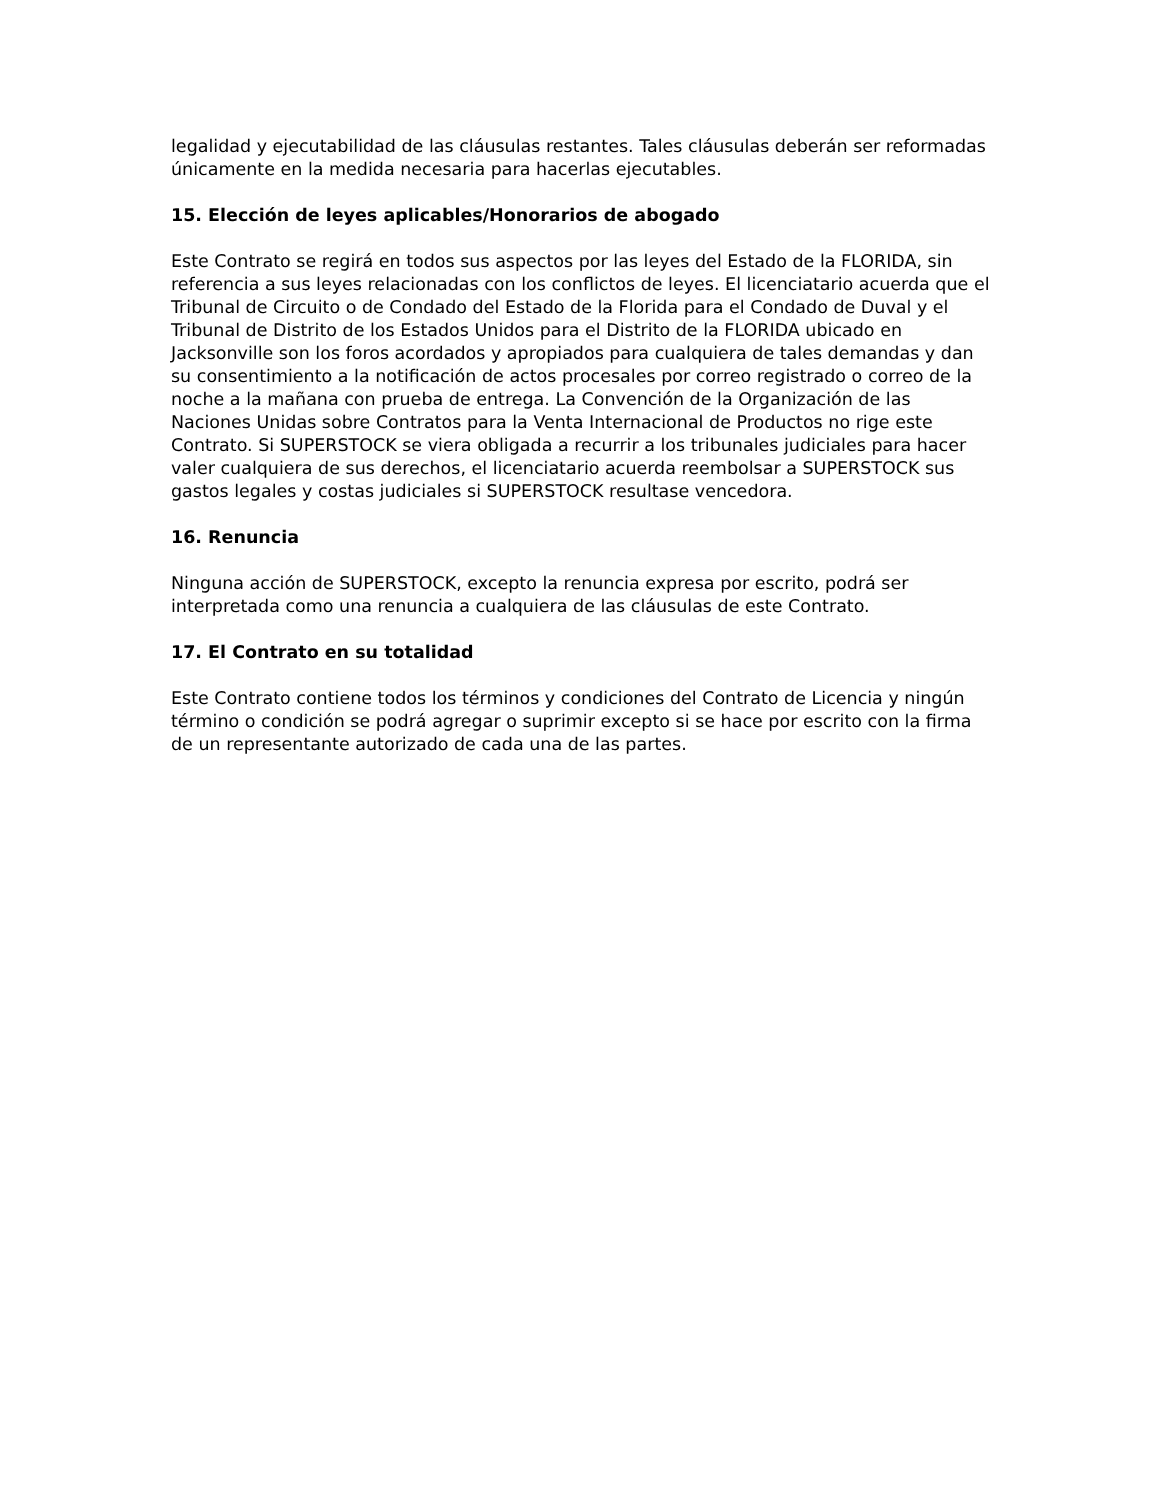legalidad y ejecutabilidad de las cláusulas restantes. Tales cláusulas deberán ser reformadas únicamente en la medida necesaria para hacerlas ejecutables.
15. Elección de leyes aplicables/Honorarios de abogado
Este Contrato se regirá en todos sus aspectos por las leyes del Estado de la FLORIDA, sin referencia a sus leyes relacionadas con los conflictos de leyes. El licenciatario acuerda que el Tribunal de Circuito o de Condado del Estado de la Florida para el Condado de Duval y el Tribunal de Distrito de los Estados Unidos para el Distrito de la FLORIDA ubicado en Jacksonville son los foros acordados y apropiados para cualquiera de tales demandas y dan su consentimiento a la notificación de actos procesales por correo registrado o correo de la noche a la mañana con prueba de entrega. La Convención de la Organización de las Naciones Unidas sobre Contratos para la Venta Internacional de Productos no rige este Contrato. Si SUPERSTOCK se viera obligada a recurrir a los tribunales judiciales para hacer valer cualquiera de sus derechos, el licenciatario acuerda reembolsar a SUPERSTOCK sus gastos legales y costas judiciales si SUPERSTOCK resultase vencedora.
16. Renuncia
Ninguna acción de SUPERSTOCK, excepto la renuncia expresa por escrito, podrá ser interpretada como una renuncia a cualquiera de las cláusulas de este Contrato.
17. El Contrato en su totalidad
Este Contrato contiene todos los términos y condiciones del Contrato de Licencia y ningún término o condición se podrá agregar o suprimir excepto si se hace por escrito con la firma de un representante autorizado de cada una de las partes.